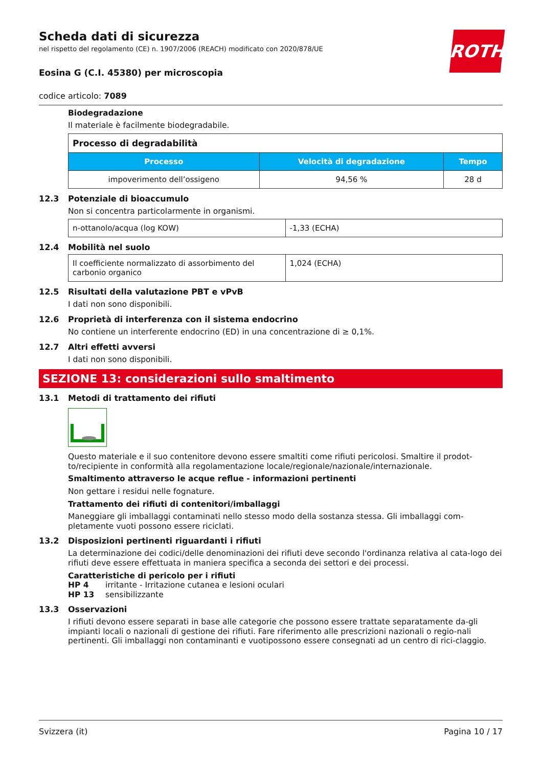Scheda dati di sicurezza
nel rispetto del regolamento (CE) n. 1907/2006 (REACH) modificato con 2020/878/UE
ROTH
Eosina G (C.I. 45380) per microscopia
codice articolo: 7089
Biodegradazione
Il materiale è facilmente biodegradabile.
| Processo di degradabilità | | |
| --- | --- | --- |
| Processo | Velocità di degradazione | Tempo |
| impoverimento dell’ossigeno | 94,56 % | 28 d |
12.3 Potenziale di bioaccumulo
Non si concentra particolarmente in organismi.
| n-ottanolo/acqua (log KOW) | -1,33 (ECHA) |
12.4 Mobilità nel suolo
| Il coefficiente normalizzato di assorbimento del carbonio organico | 1,024 (ECHA) |
12.5 Risultati della valutazione PBT e vPvB
I dati non sono disponibili.
12.6 Proprietà di interferenza con il sistema endocrino
No contiene un interferente endocrino (ED) in una concentrazione di ≥ 0,1%.
12.7 Altri effetti avversi
I dati non sono disponibili.
SEZIONE 13: considerazioni sullo smaltimento
13.1 Metodi di trattamento dei rifiuti
Questo materiale e il suo contenitore devono essere smaltiti come rifiuti pericolosi. Smaltire il prodot-to/recipiente in conformità alla regolamentazione locale/regionale/nazionale/internazionale.
Smaltimento attraverso le acque reflue - informazioni pertinenti
Non gettare i residui nelle fognature.
Trattamento dei rifiuti di contenitori/imballaggi
Maneggiare gli imballaggi contaminati nello stesso modo della sostanza stessa. Gli imballaggi com-pletamente vuoti possono essere riciclati.
13.2 Disposizioni pertinenti riguardanti i rifiuti
La determinazione dei codici/delle denominazioni dei rifiuti deve secondo l'ordinanza relativa al cata-logo dei rifiuti deve essere effettuata in maniera specifica a seconda dei settori e dei processi.
Caratteristiche di pericolo per i rifiuti
HP 4 irritante - Irritazione cutanea e lesioni oculari
HP 13 sensibilizzante
13.3 Osservazioni
I rifiuti devono essere separati in base alle categorie che possono essere trattate separatamente da-gli impianti locali o nazionali di gestione dei rifiuti. Fare riferimento alle prescrizioni nazionali o regio-nali pertinenti. Gli imballaggi non contaminanti e vuotipossono essere consegnati ad un centro di rici-claggio.
Svizzera (it) Pagina 10 / 17